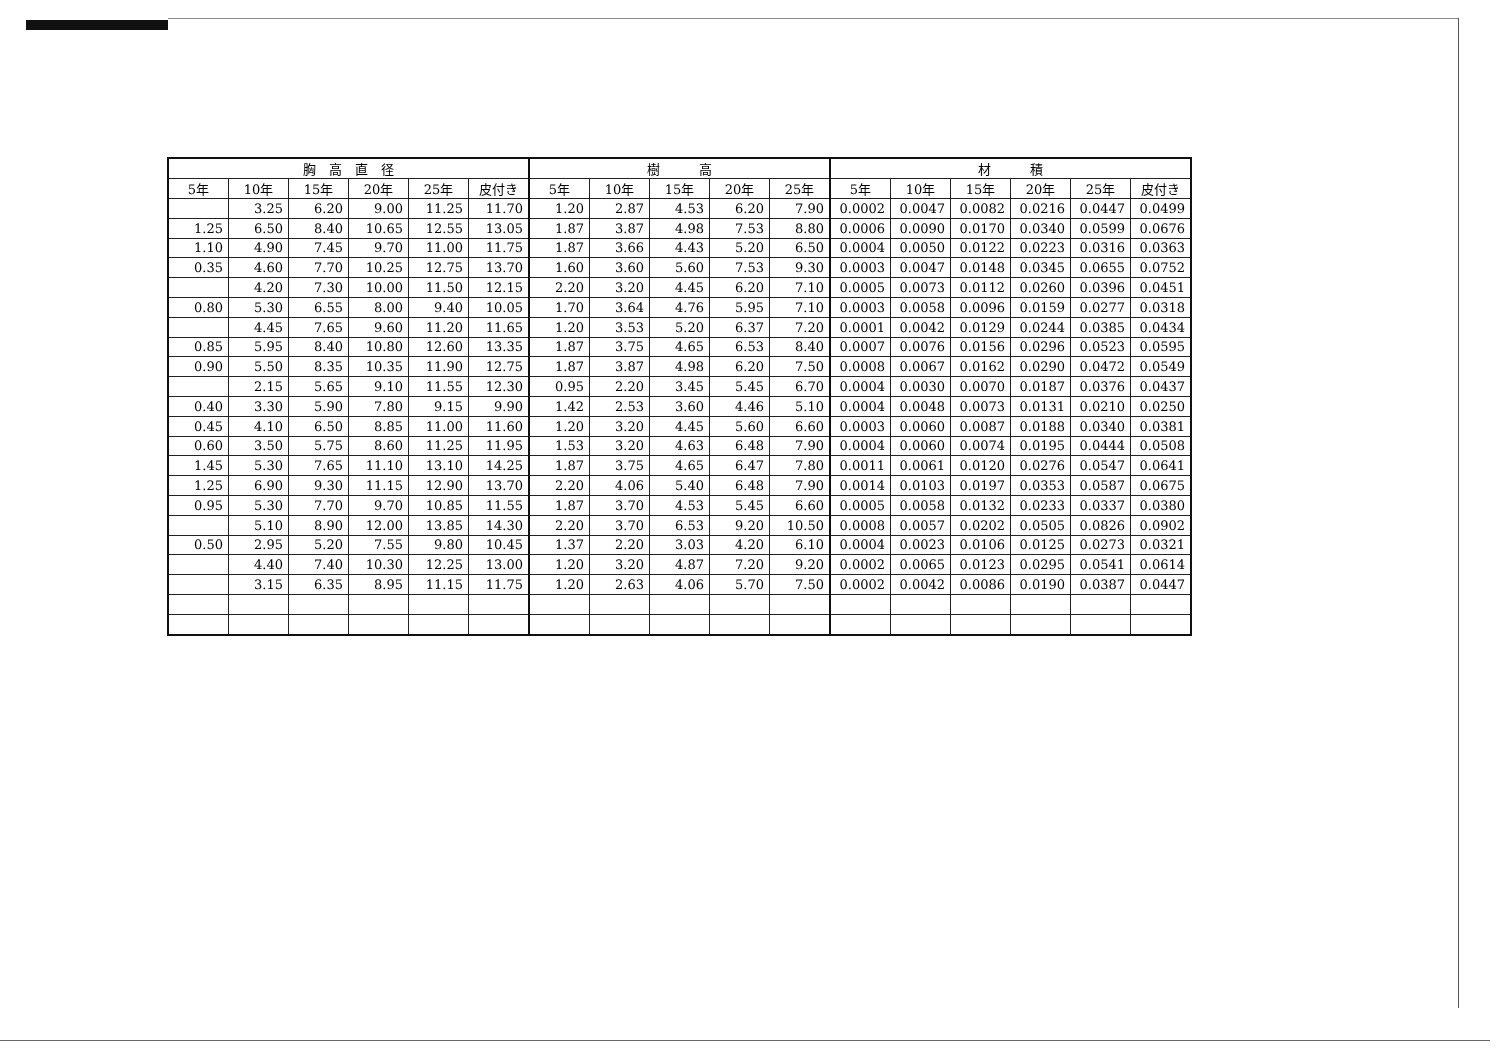| 胸 高 直 径 | | | | | | 樹 高 | | | | | 材 積 | | | | | |
| --- | --- | --- | --- | --- | --- | --- | --- | --- | --- | --- | --- | --- | --- | --- | --- | --- |
| 5年 | 10年 | 15年 | 20年 | 25年 | 皮付き | 5年 | 10年 | 15年 | 20年 | 25年 | 5年 | 10年 | 15年 | 20年 | 25年 | 皮付き |
| | 3.25 | 6.20 | 9.00 | 11.25 | 11.70 | 1.20 | 2.87 | 4.53 | 6.20 | 7.90 | 0.0002 | 0.0047 | 0.0082 | 0.0216 | 0.0447 | 0.0499 |
| 1.25 | 6.50 | 8.40 | 10.65 | 12.55 | 13.05 | 1.87 | 3.87 | 4.98 | 7.53 | 8.80 | 0.0006 | 0.0090 | 0.0170 | 0.0340 | 0.0599 | 0.0676 |
| 1.10 | 4.90 | 7.45 | 9.70 | 11.00 | 11.75 | 1.87 | 3.66 | 4.43 | 5.20 | 6.50 | 0.0004 | 0.0050 | 0.0122 | 0.0223 | 0.0316 | 0.0363 |
| 0.35 | 4.60 | 7.70 | 10.25 | 12.75 | 13.70 | 1.60 | 3.60 | 5.60 | 7.53 | 9.30 | 0.0003 | 0.0047 | 0.0148 | 0.0345 | 0.0655 | 0.0752 |
| | 4.20 | 7.30 | 10.00 | 11.50 | 12.15 | 2.20 | 3.20 | 4.45 | 6.20 | 7.10 | 0.0005 | 0.0073 | 0.0112 | 0.0260 | 0.0396 | 0.0451 |
| 0.80 | 5.30 | 6.55 | 8.00 | 9.40 | 10.05 | 1.70 | 3.64 | 4.76 | 5.95 | 7.10 | 0.0003 | 0.0058 | 0.0096 | 0.0159 | 0.0277 | 0.0318 |
| | 4.45 | 7.65 | 9.60 | 11.20 | 11.65 | 1.20 | 3.53 | 5.20 | 6.37 | 7.20 | 0.0001 | 0.0042 | 0.0129 | 0.0244 | 0.0385 | 0.0434 |
| 0.85 | 5.95 | 8.40 | 10.80 | 12.60 | 13.35 | 1.87 | 3.75 | 4.65 | 6.53 | 8.40 | 0.0007 | 0.0076 | 0.0156 | 0.0296 | 0.0523 | 0.0595 |
| 0.90 | 5.50 | 8.35 | 10.35 | 11.90 | 12.75 | 1.87 | 3.87 | 4.98 | 6.20 | 7.50 | 0.0008 | 0.0067 | 0.0162 | 0.0290 | 0.0472 | 0.0549 |
| | 2.15 | 5.65 | 9.10 | 11.55 | 12.30 | 0.95 | 2.20 | 3.45 | 5.45 | 6.70 | 0.0004 | 0.0030 | 0.0070 | 0.0187 | 0.0376 | 0.0437 |
| 0.40 | 3.30 | 5.90 | 7.80 | 9.15 | 9.90 | 1.42 | 2.53 | 3.60 | 4.46 | 5.10 | 0.0004 | 0.0048 | 0.0073 | 0.0131 | 0.0210 | 0.0250 |
| 0.45 | 4.10 | 6.50 | 8.85 | 11.00 | 11.60 | 1.20 | 3.20 | 4.45 | 5.60 | 6.60 | 0.0003 | 0.0060 | 0.0087 | 0.0188 | 0.0340 | 0.0381 |
| 0.60 | 3.50 | 5.75 | 8.60 | 11.25 | 11.95 | 1.53 | 3.20 | 4.63 | 6.48 | 7.90 | 0.0004 | 0.0060 | 0.0074 | 0.0195 | 0.0444 | 0.0508 |
| 1.45 | 5.30 | 7.65 | 11.10 | 13.10 | 14.25 | 1.87 | 3.75 | 4.65 | 6.47 | 7.80 | 0.0011 | 0.0061 | 0.0120 | 0.0276 | 0.0547 | 0.0641 |
| 1.25 | 6.90 | 9.30 | 11.15 | 12.90 | 13.70 | 2.20 | 4.06 | 5.40 | 6.48 | 7.90 | 0.0014 | 0.0103 | 0.0197 | 0.0353 | 0.0587 | 0.0675 |
| 0.95 | 5.30 | 7.70 | 9.70 | 10.85 | 11.55 | 1.87 | 3.70 | 4.53 | 5.45 | 6.60 | 0.0005 | 0.0058 | 0.0132 | 0.0233 | 0.0337 | 0.0380 |
| | 5.10 | 8.90 | 12.00 | 13.85 | 14.30 | 2.20 | 3.70 | 6.53 | 9.20 | 10.50 | 0.0008 | 0.0057 | 0.0202 | 0.0505 | 0.0826 | 0.0902 |
| 0.50 | 2.95 | 5.20 | 7.55 | 9.80 | 10.45 | 1.37 | 2.20 | 3.03 | 4.20 | 6.10 | 0.0004 | 0.0023 | 0.0106 | 0.0125 | 0.0273 | 0.0321 |
| | 4.40 | 7.40 | 10.30 | 12.25 | 13.00 | 1.20 | 3.20 | 4.87 | 7.20 | 9.20 | 0.0002 | 0.0065 | 0.0123 | 0.0295 | 0.0541 | 0.0614 |
| | 3.15 | 6.35 | 8.95 | 11.15 | 11.75 | 1.20 | 2.63 | 4.06 | 5.70 | 7.50 | 0.0002 | 0.0042 | 0.0086 | 0.0190 | 0.0387 | 0.0447 |